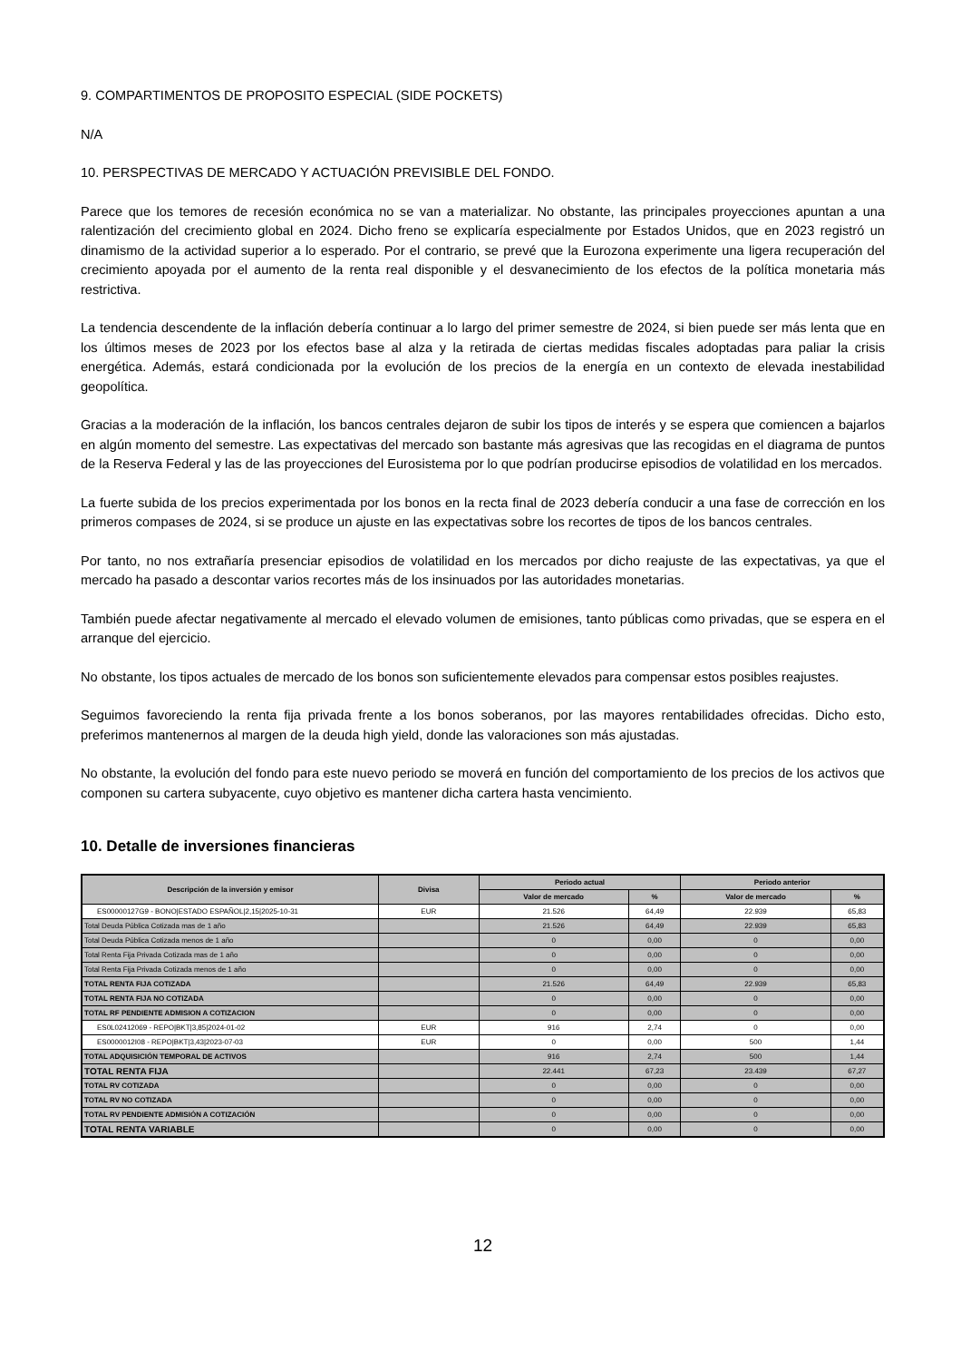9. COMPARTIMENTOS DE PROPOSITO ESPECIAL (SIDE POCKETS)
N/A
10. PERSPECTIVAS DE MERCADO Y ACTUACIÓN PREVISIBLE DEL FONDO.
Parece que los temores de recesión económica no se van a materializar. No obstante, las principales proyecciones apuntan a una ralentización del crecimiento global en 2024. Dicho freno se explicaría especialmente por Estados Unidos, que en 2023 registró un dinamismo de la actividad superior a lo esperado. Por el contrario, se prevé que la Eurozona experimente una ligera recuperación del crecimiento apoyada por el aumento de la renta real disponible y el desvanecimiento de los efectos de la política monetaria más restrictiva.
La tendencia descendente de la inflación debería continuar a lo largo del primer semestre de 2024, si bien puede ser más lenta que en los últimos meses de 2023 por los efectos base al alza y la retirada de ciertas medidas fiscales adoptadas para paliar la crisis energética. Además, estará condicionada por la evolución de los precios de la energía en un contexto de elevada inestabilidad geopolítica.
Gracias a la moderación de la inflación, los bancos centrales dejaron de subir los tipos de interés y se espera que comiencen a bajarlos en algún momento del semestre. Las expectativas del mercado son bastante más agresivas que las recogidas en el diagrama de puntos de la Reserva Federal y las de las proyecciones del Eurosistema por lo que podrían producirse episodios de volatilidad en los mercados.
La fuerte subida de los precios experimentada por los bonos en la recta final de 2023 debería conducir a una fase de corrección en los primeros compases de 2024, si se produce un ajuste en las expectativas sobre los recortes de tipos de los bancos centrales.
Por tanto, no nos extrañaría presenciar episodios de volatilidad en los mercados por dicho reajuste de las expectativas, ya que el mercado ha pasado a descontar varios recortes más de los insinuados por las autoridades monetarias.
También puede afectar negativamente al mercado el elevado volumen de emisiones, tanto públicas como privadas, que se espera en el arranque del ejercicio.
No obstante, los tipos actuales de mercado de los bonos son suficientemente elevados para compensar estos posibles reajustes.
Seguimos favoreciendo la renta fija privada frente a los bonos soberanos, por las mayores rentabilidades ofrecidas. Dicho esto, preferimos mantenernos al margen de la deuda high yield, donde las valoraciones son más ajustadas.
No obstante, la evolución del fondo para este nuevo periodo se moverá en función del comportamiento de los precios de los activos que componen su cartera subyacente, cuyo objetivo es mantener dicha cartera hasta vencimiento.
10. Detalle de inversiones financieras
| Descripción de la inversión y emisor | Divisa | Periodo actual | | Periodo anterior | |
| --- | --- | --- | --- | --- | --- |
| | | Valor de mercado | % | Valor de mercado | % |
| ES00000127G9 - BONO/ESTADO ESPAÑOL/2,15/2025-10-31 | EUR | 21.526 | 64,49 | 22.939 | 65,83 |
| Total Deuda Pública Cotizada mas de 1 año | | 21.526 | 64,49 | 22.939 | 65,83 |
| Total Deuda Pública Cotizada menos de 1 año | | 0 | 0,00 | 0 | 0,00 |
| Total Renta Fija Privada Cotizada mas de 1 año | | 0 | 0,00 | 0 | 0,00 |
| Total Renta Fija Privada Cotizada menos de 1 año | | 0 | 0,00 | 0 | 0,00 |
| TOTAL RENTA FIJA COTIZADA | | 21.526 | 64,49 | 22.939 | 65,83 |
| TOTAL RENTA FIJA NO COTIZADA | | 0 | 0,00 | 0 | 0,00 |
| TOTAL RF PENDIENTE ADMISION A COTIZACION | | 0 | 0,00 | 0 | 0,00 |
| ES0L02412069 - REPO/BKT/3,85/2024-01-02 | EUR | 916 | 2,74 | 0 | 0,00 |
| ES0000012I08 - REPO/BKT/3,43/2023-07-03 | EUR | 0 | 0,00 | 500 | 1,44 |
| TOTAL ADQUISICIÓN TEMPORAL DE ACTIVOS | | 916 | 2,74 | 500 | 1,44 |
| TOTAL RENTA FIJA | | 22.441 | 67,23 | 23.439 | 67,27 |
| TOTAL RV COTIZADA | | 0 | 0,00 | 0 | 0,00 |
| TOTAL RV NO COTIZADA | | 0 | 0,00 | 0 | 0,00 |
| TOTAL RV PENDIENTE ADMISIÓN A COTIZACIÓN | | 0 | 0,00 | 0 | 0,00 |
| TOTAL RENTA VARIABLE | | 0 | 0,00 | 0 | 0,00 |
12